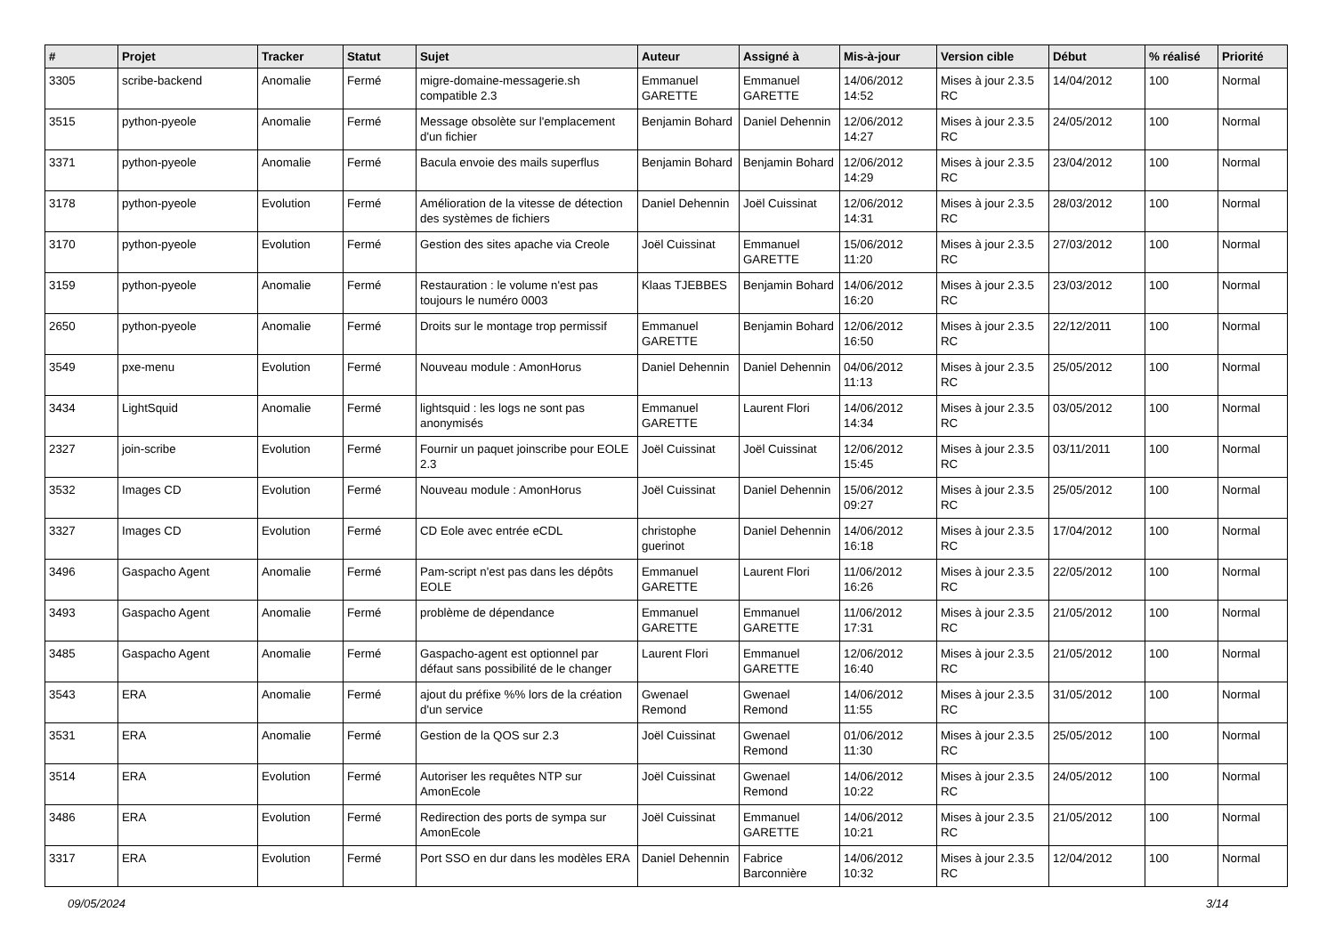| # | Projet | Tracker | Statut | Sujet | Auteur | Assigné à | Mis-à-jour | Version cible | Début | % réalisé | Priorité |
| --- | --- | --- | --- | --- | --- | --- | --- | --- | --- | --- | --- |
| 3305 | scribe-backend | Anomalie | Fermé | migre-domaine-messagerie.sh compatible 2.3 | Emmanuel GARETTE | Emmanuel GARETTE | 14/06/2012 14:52 | Mises à jour 2.3.5 RC | 14/04/2012 | 100 | Normal |
| 3515 | python-pyeole | Anomalie | Fermé | Message obsolète sur l'emplacement d'un fichier | Benjamin Bohard | Daniel Dehennin | 12/06/2012 14:27 | Mises à jour 2.3.5 RC | 24/05/2012 | 100 | Normal |
| 3371 | python-pyeole | Anomalie | Fermé | Bacula envoie des mails superflus | Benjamin Bohard | Benjamin Bohard | 12/06/2012 14:29 | Mises à jour 2.3.5 RC | 23/04/2012 | 100 | Normal |
| 3178 | python-pyeole | Evolution | Fermé | Amélioration de la vitesse de détection des systèmes de fichiers | Daniel Dehennin | Joël Cuissinat | 12/06/2012 14:31 | Mises à jour 2.3.5 RC | 28/03/2012 | 100 | Normal |
| 3170 | python-pyeole | Evolution | Fermé | Gestion des sites apache via Creole | Joël Cuissinat | Emmanuel GARETTE | 15/06/2012 11:20 | Mises à jour 2.3.5 RC | 27/03/2012 | 100 | Normal |
| 3159 | python-pyeole | Anomalie | Fermé | Restauration : le volume n'est pas toujours le numéro 0003 | Klaas TJEBBES | Benjamin Bohard | 14/06/2012 16:20 | Mises à jour 2.3.5 RC | 23/03/2012 | 100 | Normal |
| 2650 | python-pyeole | Anomalie | Fermé | Droits sur le montage trop permissif | Emmanuel GARETTE | Benjamin Bohard | 12/06/2012 16:50 | Mises à jour 2.3.5 RC | 22/12/2011 | 100 | Normal |
| 3549 | pxe-menu | Evolution | Fermé | Nouveau module : AmonHorus | Daniel Dehennin | Daniel Dehennin | 04/06/2012 11:13 | Mises à jour 2.3.5 RC | 25/05/2012 | 100 | Normal |
| 3434 | LightSquid | Anomalie | Fermé | lightsquid : les logs ne sont pas anonymisés | Emmanuel GARETTE | Laurent Flori | 14/06/2012 14:34 | Mises à jour 2.3.5 RC | 03/05/2012 | 100 | Normal |
| 2327 | join-scribe | Evolution | Fermé | Fournir un paquet joinscribe pour EOLE 2.3 | Joël Cuissinat | Joël Cuissinat | 12/06/2012 15:45 | Mises à jour 2.3.5 RC | 03/11/2011 | 100 | Normal |
| 3532 | Images CD | Evolution | Fermé | Nouveau module : AmonHorus | Joël Cuissinat | Daniel Dehennin | 15/06/2012 09:27 | Mises à jour 2.3.5 RC | 25/05/2012 | 100 | Normal |
| 3327 | Images CD | Evolution | Fermé | CD Eole avec entrée eCDL | christophe guerinot | Daniel Dehennin | 14/06/2012 16:18 | Mises à jour 2.3.5 RC | 17/04/2012 | 100 | Normal |
| 3496 | Gaspacho Agent | Anomalie | Fermé | Pam-script n'est pas dans les dépôts EOLE | Emmanuel GARETTE | Laurent Flori | 11/06/2012 16:26 | Mises à jour 2.3.5 RC | 22/05/2012 | 100 | Normal |
| 3493 | Gaspacho Agent | Anomalie | Fermé | problème de dépendance | Emmanuel GARETTE | Emmanuel GARETTE | 11/06/2012 17:31 | Mises à jour 2.3.5 RC | 21/05/2012 | 100 | Normal |
| 3485 | Gaspacho Agent | Anomalie | Fermé | Gaspacho-agent est optionnel par défaut sans possibilité de le changer | Laurent Flori | Emmanuel GARETTE | 12/06/2012 16:40 | Mises à jour 2.3.5 RC | 21/05/2012 | 100 | Normal |
| 3543 | ERA | Anomalie | Fermé | ajout du préfixe %% lors de la création d'un service | Gwenael Remond | Gwenael Remond | 14/06/2012 11:55 | Mises à jour 2.3.5 RC | 31/05/2012 | 100 | Normal |
| 3531 | ERA | Anomalie | Fermé | Gestion de la QOS sur 2.3 | Joël Cuissinat | Gwenael Remond | 01/06/2012 11:30 | Mises à jour 2.3.5 RC | 25/05/2012 | 100 | Normal |
| 3514 | ERA | Evolution | Fermé | Autoriser les requêtes NTP sur AmonEcole | Joël Cuissinat | Gwenael Remond | 14/06/2012 10:22 | Mises à jour 2.3.5 RC | 24/05/2012 | 100 | Normal |
| 3486 | ERA | Evolution | Fermé | Redirection des ports de sympa sur AmonEcole | Joël Cuissinat | Emmanuel GARETTE | 14/06/2012 10:21 | Mises à jour 2.3.5 RC | 21/05/2012 | 100 | Normal |
| 3317 | ERA | Evolution | Fermé | Port SSO en dur dans les modèles ERA | Daniel Dehennin | Fabrice Barconnière | 14/06/2012 10:32 | Mises à jour 2.3.5 RC | 12/04/2012 | 100 | Normal |
09/05/2024 3/14